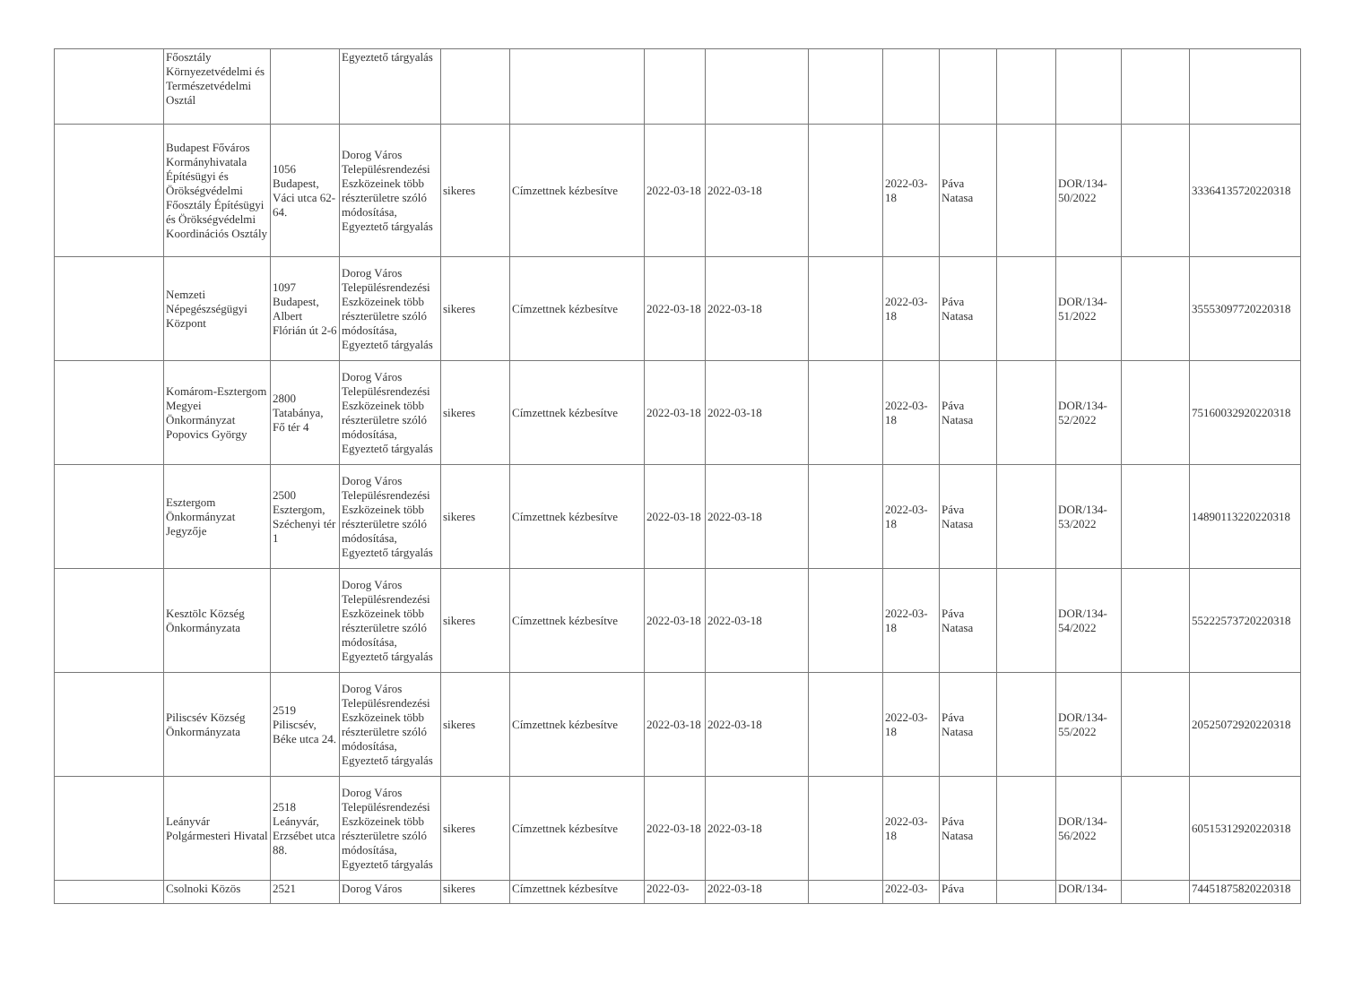| | Főosztály Környezetvédelmi és Természetvédelmi Osztál | | Egyeztető tárgyalás | | | | | | | | | | | |
| | Budapest Főváros Kormányhivatala Építésügyi és Örökségvédelmi Főosztály Építésügyi és Örökségvédelmi Koordinációs Osztály | 1056 Budapest, Váci utca 62-64. | Dorog Város Településrendezési Eszközeinek több részterületre szóló módosítása, Egyeztető tárgyalás | sikeres | Címzettnek kézbesítve | 2022-03-18 | 2022-03-18 | | 2022-03-18 | Páva Natasa | | DOR/134-50/2022 | | 33364135720220318 |
| | Nemzeti Népegészségügyi Központ | 1097 Budapest, Albert Flórián út 2-6 | Dorog Város Településrendezési Eszközeinek több részterületre szóló módosítása, Egyeztető tárgyalás | sikeres | Címzettnek kézbesítve | 2022-03-18 | 2022-03-18 | | 2022-03-18 | Páva Natasa | | DOR/134-51/2022 | | 35553097720220318 |
| | Komárom-Esztergom Megyei Önkormányzat Popovics György | 2800 Tatabánya, Fő tér 4 | Dorog Város Településrendezési Eszközeinek több részterületre szóló módosítása, Egyeztető tárgyalás | sikeres | Címzettnek kézbesítve | 2022-03-18 | 2022-03-18 | | 2022-03-18 | Páva Natasa | | DOR/134-52/2022 | | 75160032920220318 |
| | Esztergom Önkormányzat Jegyzője | 2500 Esztergom, Széchenyi tér 1 | Dorog Város Településrendezési Eszközeinek több részterületre szóló módosítása, Egyeztető tárgyalás | sikeres | Címzettnek kézbesítve | 2022-03-18 | 2022-03-18 | | 2022-03-18 | Páva Natasa | | DOR/134-53/2022 | | 14890113220220318 |
| | Kesztölc Község Önkormányzata | | Dorog Város Településrendezési Eszközeinek több részterületre szóló módosítása, Egyeztető tárgyalás | sikeres | Címzettnek kézbesítve | 2022-03-18 | 2022-03-18 | | 2022-03-18 | Páva Natasa | | DOR/134-54/2022 | | 55222573720220318 |
| | Piliscsév Község Önkormányzata | 2519 Piliscsév, Béke utca 24. | Dorog Város Településrendezési Eszközeinek több részterületre szóló módosítása, Egyeztető tárgyalás | sikeres | Címzettnek kézbesítve | 2022-03-18 | 2022-03-18 | | 2022-03-18 | Páva Natasa | | DOR/134-55/2022 | | 20525072920220318 |
| | Leányvár Polgármesteri Hivatal | 2518 Leányvár, Erzsébet utca 88. | Dorog Város Településrendezési Eszközeinek több részterületre szóló módosítása, Egyeztető tárgyalás | sikeres | Címzettnek kézbesítve | 2022-03-18 | 2022-03-18 | | 2022-03-18 | Páva Natasa | | DOR/134-56/2022 | | 60515312920220318 |
| | Csolnoki Közös | 2521 | Dorog Város | sikeres | Címzettnek kézbesítve | 2022-03- | 2022-03-18 | | 2022-03- | Páva | | DOR/134- | | 74451875820220318 |